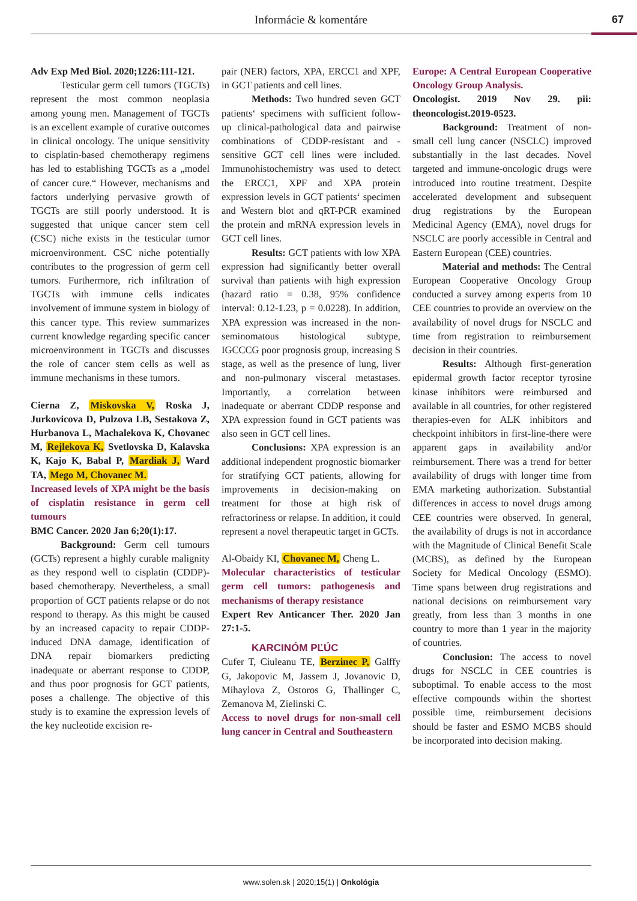Informácie & komentáre
67
Adv Exp Med Biol. 2020;1226:111-121.
Testicular germ cell tumors (TGCTs) represent the most common neoplasia among young men. Management of TGCTs is an excellent example of curative outcomes in clinical oncology. The unique sensitivity to cisplatin-based chemotherapy regimens has led to establishing TGCTs as a „model of cancer cure.“ However, mechanisms and factors underlying pervasive growth of TGCTs are still poorly understood. It is suggested that unique cancer stem cell (CSC) niche exists in the testicular tumor microenvironment. CSC niche potentially contributes to the progression of germ cell tumors. Furthermore, rich infiltration of TGCTs with immune cells indicates involvement of immune system in biology of this cancer type. This review summarizes current knowledge regarding specific cancer microenvironment in TGCTs and discusses the role of cancer stem cells as well as immune mechanisms in these tumors.
Cierna Z, Miskovska V, Roska J, Jurkovicova D, Pulzova LB, Sestakova Z, Hurbanova L, Machalekova K, Chovanec M, Rejlekova K, Svetlovska D, Kalavska K, Kajo K, Babal P, Mardiak J, Ward TA, Mego M, Chovanec M.
Increased levels of XPA might be the basis of cisplatin resistance in germ cell tumours
BMC Cancer. 2020 Jan 6;20(1):17.
Background: Germ cell tumours (GCTs) represent a highly curable malignity as they respond well to cisplatin (CDDP)-based chemotherapy. Nevertheless, a small proportion of GCT patients relapse or do not respond to therapy. As this might be caused by an increased capacity to repair CDDP-induced DNA damage, identification of DNA repair biomarkers predicting inadequate or aberrant response to CDDP, and thus poor prognosis for GCT patients, poses a challenge. The objective of this study is to examine the expression levels of the key nucleotide excision re-
pair (NER) factors, XPA, ERCC1 and XPF, in GCT patients and cell lines.
Methods: Two hundred seven GCT patients‘ specimens with sufficient follow-up clinical-pathological data and pairwise combinations of CDDP-resistant and -sensitive GCT cell lines were included. Immunohistochemistry was used to detect the ERCC1, XPF and XPA protein expression levels in GCT patients‘ specimen and Western blot and qRT-PCR examined the protein and mRNA expression levels in GCT cell lines.
Results: GCT patients with low XPA expression had significantly better overall survival than patients with high expression (hazard ratio = 0.38, 95% confidence interval: 0.12-1.23, p = 0.0228). In addition, XPA expression was increased in the non-seminomatous histological subtype, IGCCCG poor prognosis group, increasing S stage, as well as the presence of lung, liver and non-pulmonary visceral metastases. Importantly, a correlation between inadequate or aberrant CDDP response and XPA expression found in GCT patients was also seen in GCT cell lines.
Conclusions: XPA expression is an additional independent prognostic biomarker for stratifying GCT patients, allowing for improvements in decision-making on treatment for those at high risk of refractoriness or relapse. In addition, it could represent a novel therapeutic target in GCTs.
Al-Obaidy KI, Chovanec M, Cheng L.
Molecular characteristics of testicular germ cell tumors: pathogenesis and mechanisms of therapy resistance
Expert Rev Anticancer Ther. 2020 Jan 27:1-5.
KARCINÓM PĽÚC
Cufer T, Ciuleanu TE, Berzinec P, Galffy G, Jakopovic M, Jassem J, Jovanovic D, Mihaylova Z, Ostoros G, Thallinger C, Zemanova M, Zielinski C.
Access to novel drugs for non-small cell lung cancer in Central and Southeastern
Europe: A Central European Cooperative Oncology Group Analysis.
Oncologist. 2019 Nov 29. pii: theoncologist.2019-0523.
Background: Treatment of non-small cell lung cancer (NSCLC) improved substantially in the last decades. Novel targeted and immune-oncologic drugs were introduced into routine treatment. Despite accelerated development and subsequent drug registrations by the European Medicinal Agency (EMA), novel drugs for NSCLC are poorly accessible in Central and Eastern European (CEE) countries.
Material and methods: The Central European Cooperative Oncology Group conducted a survey among experts from 10 CEE countries to provide an overview on the availability of novel drugs for NSCLC and time from registration to reimbursement decision in their countries.
Results: Although first-generation epidermal growth factor receptor tyrosine kinase inhibitors were reimbursed and available in all countries, for other registered therapies-even for ALK inhibitors and checkpoint inhibitors in first-line-there were apparent gaps in availability and/or reimbursement. There was a trend for better availability of drugs with longer time from EMA marketing authorization. Substantial differences in access to novel drugs among CEE countries were observed. In general, the availability of drugs is not in accordance with the Magnitude of Clinical Benefit Scale (MCBS), as defined by the European Society for Medical Oncology (ESMO). Time spans between drug registrations and national decisions on reimbursement vary greatly, from less than 3 months in one country to more than 1 year in the majority of countries.
Conclusion: The access to novel drugs for NSCLC in CEE countries is suboptimal. To enable access to the most effective compounds within the shortest possible time, reimbursement decisions should be faster and ESMO MCBS should be incorporated into decision making.
www.solen.sk | 2020;15(1) | Onkológia